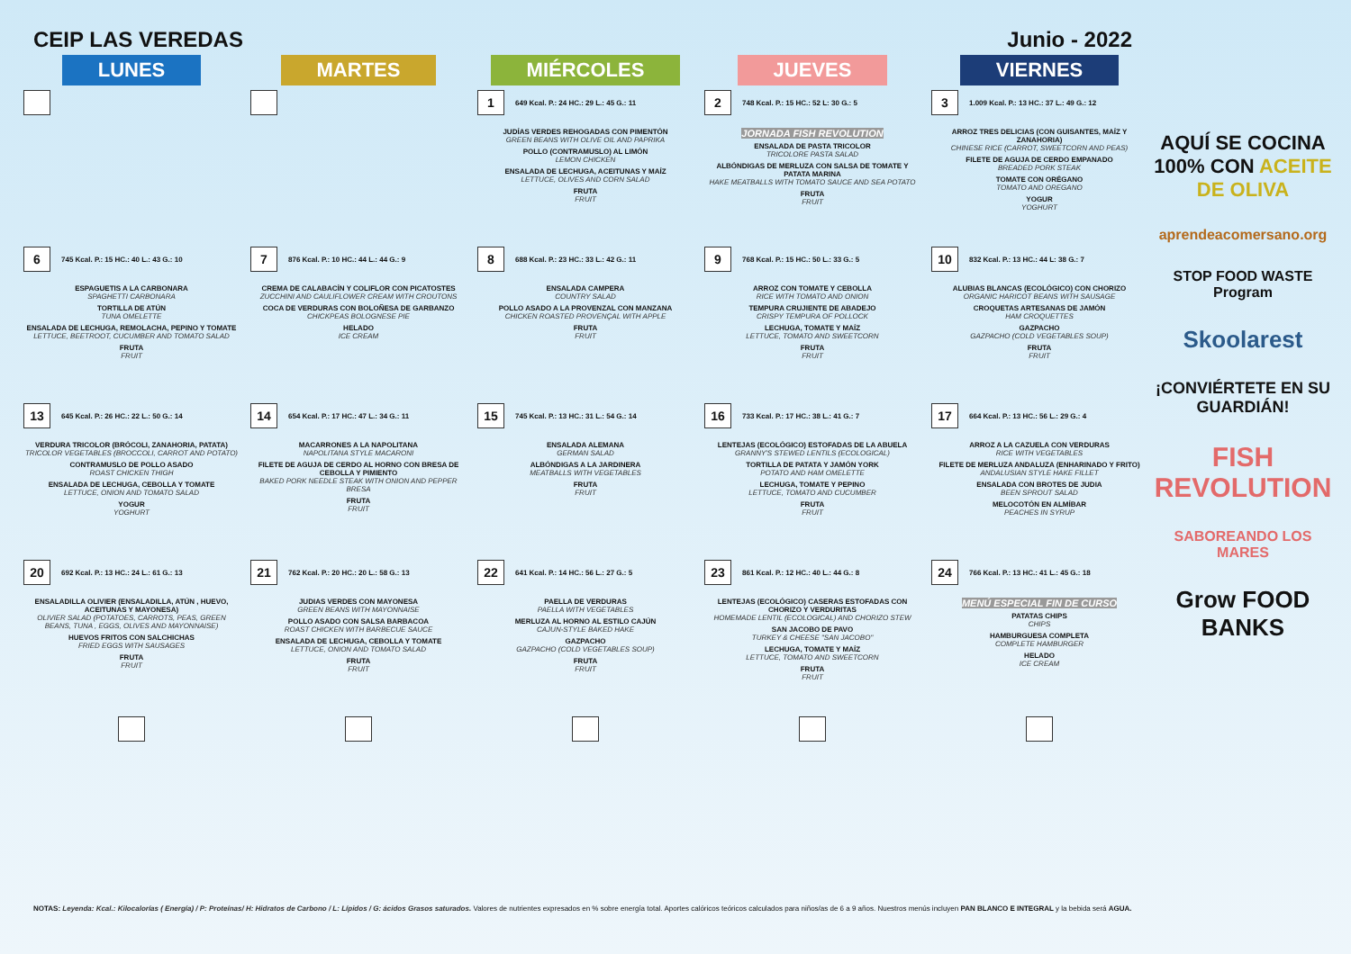CEIP LAS VEREDAS Junio - 2022
| LUNES | MARTES | MIÉRCOLES | JUEVES | VIERNES |
| --- | --- | --- | --- | --- |
| | | 1 649 Kcal. P.: 24 HC.: 29 L.: 45 G.: 11 JUDÍAS VERDES REHOGADAS CON PIMENTÓN GREEN BEANS WITH OLIVE OIL AND PAPRIKA POLLO (CONTRAMUSLO) AL LIMÓN LEMON CHICKEN ENSALADA DE LECHUGA, ACEITUNAS Y MAÍZ LETTUCE, OLIVES AND CORN SALAD FRUTA FRUIT | 2 748 Kcal. P.: 15 HC.: 52 L: 30 G.: 5 JORNADA FISH REVOLUTION ENSALADA DE PASTA TRICOLOR TRICOLORE PASTA SALAD ALBÓNDIGAS DE MERLUZA CON SALSA DE TOMATE Y PATATA MARINA HAKE MEATBALLS WITH TOMATO SAUCE AND SEA POTATO FRUTA FRUIT | 3 1.009 Kcal. P.: 13 HC.: 37 L.: 49 G.: 12 ARROZ TRES DELICIAS (CON GUISANTES, MAÍZ Y ZANAHORIA) CHINESE RICE (CARROT, SWEETCORN AND PEAS) FILETE DE AGUJA DE CERDO EMPANADO BREADED PORK STEAK TOMATE CON ORÉGANO TOMATO AND OREGANO YOGUR YOGHURT |
| 6 745 Kcal. P.: 15 HC.: 40 L.: 43 G.: 10 ESPAGUETIS A LA CARBONARA SPAGHETTI CARBONARA TORTILLA DE ATÚN TUNA OMELETTE ENSALADA DE LECHUGA, REMOLACHA, PEPINO Y TOMATE LETTUCE, BEETROOT, CUCUMBER AND TOMATO SALAD FRUTA FRUIT | 7 876 Kcal. P.: 10 HC.: 44 L.: 44 G.: 9 CREMA DE CALABACÍN Y COLIFLOR CON PICATOSTES ZUCCHINI AND CAULIFLOWER CREAM WITH CROUTONS COCA DE VERDURAS CON BOLOÑESA DE GARBANZO CHICKPEAS BOLOGNESE PIE HELADO ICE CREAM | 8 688 Kcal. P.: 23 HC.: 33 L.: 42 G.: 11 ENSALADA CAMPERA COUNTRY SALAD POLLO ASADO A LA PROVENZAL CON MANZANA CHICKEN ROASTED PROVENÇAL WITH APPLE FRUTA FRUIT | 9 768 Kcal. P.: 15 HC.: 50 L.: 33 G.: 5 ARROZ CON TOMATE Y CEBOLLA RICE WITH TOMATO AND ONION TEMPURA CRUJIENTE DE ABADEJO CRISPY TEMPURA OF POLLOCK LECHUGA, TOMATE Y MAÍZ LETTUCE, TOMATO AND SWEETCORN FRUTA FRUIT | 10 832 Kcal. P.: 13 HC.: 44 L: 38 G.: 7 ALUBIAS BLANCAS (ECOLÓGICO) CON CHORIZO ORGANIC HARICOT BEANS WITH SAUSAGE CROQUETAS ARTESANAS DE JAMÓN HAM CROQUETTES GAZPACHO GAZPACHO (COLD VEGETABLES SOUP) FRUTA FRUIT |
| 13 645 Kcal. P.: 26 HC.: 22 L.: 50 G.: 14 VERDURA TRICOLOR (BRÓCOLI, ZANAHORIA, PATATA) TRICOLOR VEGETABLES (BROCCOLI, CARROT AND POTATO) CONTRAMUSLO DE POLLO ASADO ROAST CHICKEN THIGH ENSALADA DE LECHUGA, CEBOLLA Y TOMATE LETTUCE, ONION AND TOMATO SALAD YOGUR YOGHURT | 14 654 Kcal. P.: 17 HC.: 47 L.: 34 G.: 11 MACARRONES A LA NAPOLITANA NAPOLITANA STYLE MACARONI FILETE DE AGUJA DE CERDO AL HORNO CON BRESA DE CEBOLLA Y PIMIENTO BAKED PORK NEEDLE STEAK WITH ONION AND PEPPER BRESA FRUTA FRUIT | 15 745 Kcal. P.: 13 HC.: 31 L.: 54 G.: 14 ENSALADA ALEMANA GERMAN SALAD ALBÓNDIGAS A LA JARDINERA MEATBALLS WITH VEGETABLES FRUTA FRUIT | 16 733 Kcal. P.: 17 HC.: 38 L.: 41 G.: 7 LENTEJAS (ECOLÓGICO) ESTOFADAS DE LA ABUELA GRANNY'S STEWED LENTILS (ECOLOGICAL) TORTILLA DE PATATA Y JAMÓN YORK POTATO AND HAM OMELETTE LECHUGA, TOMATE Y PEPINO LETTUCE, TOMATO AND CUCUMBER FRUTA FRUIT | 17 664 Kcal. P.: 13 HC.: 56 L.: 29 G.: 4 ARROZ A LA CAZUELA CON VERDURAS RICE WITH VEGETABLES FILETE DE MERLUZA ANDALUZA (ENHARINADO Y FRITO) ANDALUSIAN STYLE HAKE FILLET ENSALADA CON BROTES DE JUDIA BEEN SPROUT SALAD MELOCOTÓN EN ALMÍBAR PEACHES IN SYRUP |
| 20 692 Kcal. P.: 13 HC.: 24 L.: 61 G.: 13 ENSALADILLA OLIVIER (ENSALADILLA, ATÚN , HUEVO, ACEITUNAS Y MAYONESA) OLIVIER SALAD (POTATOES, CARROTS, PEAS, GREEN BEANS, TUNA , EGGS, OLIVES AND MAYONNAISE) HUEVOS FRITOS CON SALCHICHAS FRIED EGGS WITH SAUSAGES FRUTA FRUIT | 21 762 Kcal. P.: 20 HC.: 20 L.: 58 G.: 13 JUDIAS VERDES CON MAYONESA GREEN BEANS WITH MAYONNAISE POLLO ASADO CON SALSA BARBACOA ROAST CHICKEN WITH BARBECUE SAUCE ENSALADA DE LECHUGA, CEBOLLA Y TOMATE LETTUCE, ONION AND TOMATO SALAD FRUTA FRUIT | 22 641 Kcal. P.: 14 HC.: 56 L.: 27 G.: 5 PAELLA DE VERDURAS PAELLA WITH VEGETABLES MERLUZA AL HORNO AL ESTILO CAJÚN CAJUN-STYLE BAKED HAKE GAZPACHO GAZPACHO (COLD VEGETABLES SOUP) FRUTA FRUIT | 23 861 Kcal. P.: 12 HC.: 40 L.: 44 G.: 8 LENTEJAS (ECOLÓGICO) CASERAS ESTOFADAS CON CHORIZO Y VERDURITAS HOMEMADE LENTIL (ECOLOGICAL) AND CHORIZO STEW SAN JACOBO DE PAVO TURKEY & CHEESE "SAN JACOBO" LECHUGA, TOMATE Y MAÍZ LETTUCE, TOMATO AND SWEETCORN FRUTA FRUIT | 24 766 Kcal. P.: 13 HC.: 41 L.: 45 G.: 18 MENÚ ESPECIAL FIN DE CURSO PATATAS CHIPS CHIPS HAMBURGUESA COMPLETA COMPLETE HAMBURGER HELADO ICE CREAM |
AQUÍ SE COCINA 100% CON ACEITE DE OLIVA
aprendeacomersano.org
STOP FOOD WASTE Program
Skoolarest
¡CONVIÉRTETE EN SU GUARDIÁN!
FISH REVOLUTION
SABOREANDO LOS MARES
Grow FOOD BANKS
NOTAS: Leyenda: Kcal.: Kilocalorías ( Energía) / P: Proteínas/ H: Hidratos de Carbono / L: Lípidos / G: ácidos Grasos saturados. Valores de nutrientes expresados en % sobre energía total. Aportes calóricos teóricos calculados para niños/as de 6 a 9 años. Nuestros menús incluyen PAN BLANCO E INTEGRAL y la bebida será AGUA.